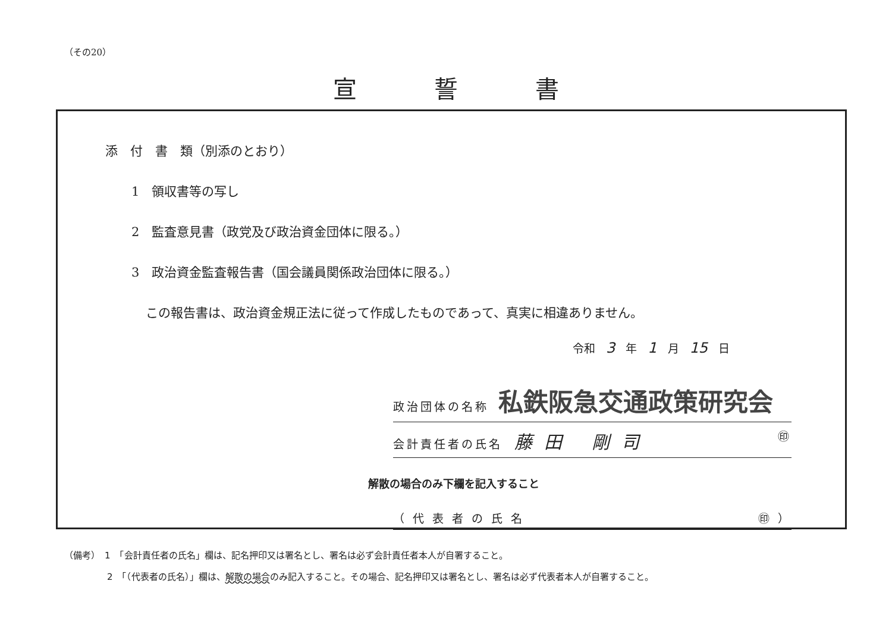（その20）
宣誓書
添　付　書　類（別添のとおり）
1　領収書等の写し
2　監査意見書（政党及び政治資金団体に限る。）
3　政治資金監査報告書（国会議員関係政治団体に限る。）
この報告書は、政治資金規正法に従って作成したものであって、真実に相違ありません。
令和 3 年 1 月 15 日
政治団体の名称 私鉄阪急交通政策研究会
会計責任者の氏名 藤田 剛司 ㊞
解散の場合のみ下欄を記入すること
（ 代 表 者 の 氏 名 ㊞ ）
（備考）　1　「会計責任者の氏名」欄は、記名押印又は署名とし、署名は必ず会計責任者本人が自署すること。
2　「（代表者の氏名）」欄は、解散の場合のみ記入すること。その場合、記名押印又は署名とし、署名は必ず代表者本人が自署すること。